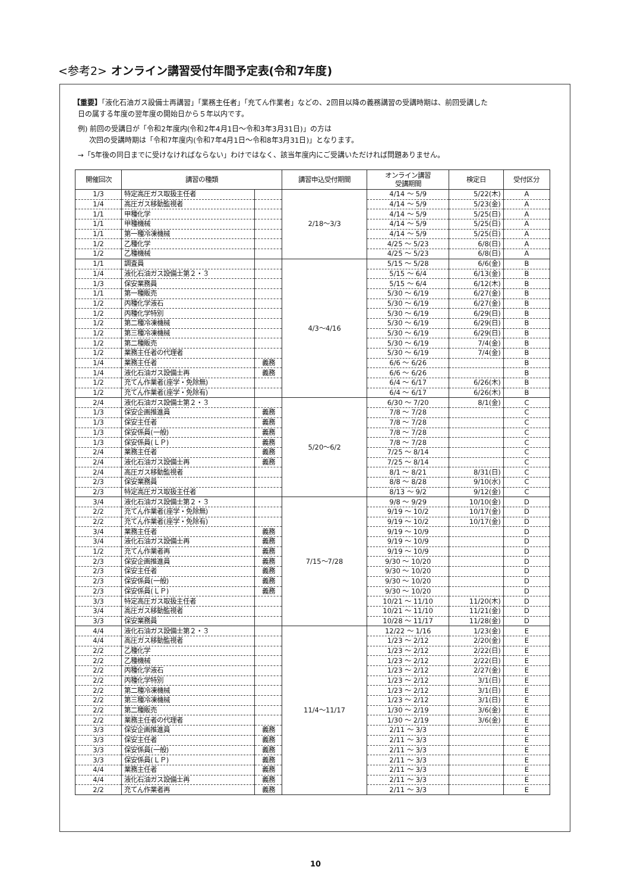<参考2> オンライン講習受付年間予定表(令和7年度)
【重要】「液化石油ガス設備士再講習」「業務主任者」「充てん作業者」などの、2回目以降の義務講習の受講時期は、前回受講した
日の属する年度の翌年度の開始日から５年以内です。
例) 前回の受講日が「令和2年度内(令和2年4月1日～令和3年3月31日)」の方は
次回の受講時期は「令和7年度内(令和7年4月1日～令和8年3月31日)」となります。
→「5年後の同日までに受けなければならない」わけではなく、該当年度内にご受講いただければ問題ありません。
| 開催回次 | 講習の種類 | | 講習申込受付期間 | オンライン講習 受講期間 | 検定日 | 受付区分 |
| --- | --- | --- | --- | --- | --- | --- |
| 1/3 | 特定高圧ガス取扱主任者 | | 2/18～3/3 | 4/14 ～ 5/9 | 5/22(木) | A |
| 1/4 | 高圧ガス移動監視者 | | | 4/14 ～ 5/9 | 5/23(金) | A |
| 1/1 | 甲種化学 | | | 4/14 ～ 5/9 | 5/25(日) | A |
| 1/1 | 甲種機械 | | | 4/14 ～ 5/9 | 5/25(日) | A |
| 1/1 | 第一種冷凍機械 | | | 4/14 ～ 5/9 | 5/25(日) | A |
| 1/2 | 乙種化学 | | | 4/25 ～ 5/23 | 6/8(日) | A |
| 1/2 | 乙種機械 | | | 4/25 ～ 5/23 | 6/8(日) | A |
| 1/1 | 調査員 | | 4/3～4/16 | 5/15 ～ 5/28 | 6/6(金) | B |
| 1/4 | 液化石油ガス設備士第２・３ | | | 5/15 ～ 6/4 | 6/13(金) | B |
| 1/3 | 保安業務員 | | | 5/15 ～ 6/4 | 6/12(木) | B |
| 1/1 | 第一種販売 | | | 5/30 ～ 6/19 | 6/27(金) | B |
| 1/2 | 丙種化学液石 | | | 5/30 ～ 6/19 | 6/27(金) | B |
| 1/2 | 丙種化学特別 | | | 5/30 ～ 6/19 | 6/29(日) | B |
| 1/2 | 第二種冷凍機械 | | | 5/30 ～ 6/19 | 6/29(日) | B |
| 1/2 | 第三種冷凍機械 | | | 5/30 ～ 6/19 | 6/29(日) | B |
| 1/2 | 第二種販売 | | | 5/30 ～ 6/19 | 7/4(金) | B |
| 1/2 | 業務主任者の代理者 | | | 5/30 ～ 6/19 | 7/4(金) | B |
| 1/4 | 業務主任者 | 義務 | | 6/6 ～ 6/26 | | B |
| 1/4 | 液化石油ガス設備士再 | 義務 | | 6/6 ～ 6/26 | | B |
| 1/2 | 充てん作業者(座学・免除無) | | | 6/4 ～ 6/17 | 6/26(木) | B |
| 1/2 | 充てん作業者(座学・免除有) | | | 6/4 ～ 6/17 | 6/26(木) | B |
| 2/4 | 液化石油ガス設備士第２・３ | | 5/20～6/2 | 6/30 ～ 7/20 | 8/1(金) | C |
| 1/3 | 保安企画推進員 | 義務 | | 7/8 ～ 7/28 | | C |
| 1/3 | 保安主任者 | 義務 | | 7/8 ～ 7/28 | | C |
| 1/3 | 保安係員(一般) | 義務 | | 7/8 ～ 7/28 | | C |
| 1/3 | 保安係員(ＬＰ) | 義務 | | 7/8 ～ 7/28 | | C |
| 2/4 | 業務主任者 | 義務 | | 7/25 ～ 8/14 | | C |
| 2/4 | 液化石油ガス設備士再 | 義務 | | 7/25 ～ 8/14 | | C |
| 2/4 | 高圧ガス移動監視者 | | | 8/1 ～ 8/21 | 8/31(日) | C |
| 2/3 | 保安業務員 | | | 8/8 ～ 8/28 | 9/10(水) | C |
| 2/3 | 特定高圧ガス取扱主任者 | | | 8/13 ～ 9/2 | 9/12(金) | C |
| 3/4 | 液化石油ガス設備士第２・３ | | 7/15～7/28 | 9/8 ～ 9/29 | 10/10(金) | D |
| 2/2 | 充てん作業者(座学・免除無) | | | 9/19 ～ 10/2 | 10/17(金) | D |
| 2/2 | 充てん作業者(座学・免除有) | | | 9/19 ～ 10/2 | 10/17(金) | D |
| 3/4 | 業務主任者 | 義務 | | 9/19 ～ 10/9 | | D |
| 3/4 | 液化石油ガス設備士再 | 義務 | | 9/19 ～ 10/9 | | D |
| 1/2 | 充てん作業者再 | 義務 | | 9/19 ～ 10/9 | | D |
| 2/3 | 保安企画推進員 | 義務 | | 9/30 ～ 10/20 | | D |
| 2/3 | 保安主任者 | 義務 | | 9/30 ～ 10/20 | | D |
| 2/3 | 保安係員(一般) | 義務 | | 9/30 ～ 10/20 | | D |
| 2/3 | 保安係員(ＬＰ) | 義務 | | 9/30 ～ 10/20 | | D |
| 3/3 | 特定高圧ガス取扱主任者 | | | 10/21 ～ 11/10 | 11/20(木) | D |
| 3/4 | 高圧ガス移動監視者 | | | 10/21 ～ 11/10 | 11/21(金) | D |
| 3/3 | 保安業務員 | | | 10/28 ～ 11/17 | 11/28(金) | D |
| 4/4 | 液化石油ガス設備士第２・３ | | 11/4～11/17 | 12/22 ～ 1/16 | 1/23(金) | E |
| 4/4 | 高圧ガス移動監視者 | | | 1/23 ～ 2/12 | 2/20(金) | E |
| 2/2 | 乙種化学 | | | 1/23 ～ 2/12 | 2/22(日) | E |
| 2/2 | 乙種機械 | | | 1/23 ～ 2/12 | 2/22(日) | E |
| 2/2 | 丙種化学液石 | | | 1/23 ～ 2/12 | 2/27(金) | E |
| 2/2 | 丙種化学特別 | | | 1/23 ～ 2/12 | 3/1(日) | E |
| 2/2 | 第二種冷凍機械 | | | 1/23 ～ 2/12 | 3/1(日) | E |
| 2/2 | 第三種冷凍機械 | | | 1/23 ～ 2/12 | 3/1(日) | E |
| 2/2 | 第二種販売 | | | 1/30 ～ 2/19 | 3/6(金) | E |
| 2/2 | 業務主任者の代理者 | | | 1/30 ～ 2/19 | 3/6(金) | E |
| 3/3 | 保安企画推進員 | 義務 | | 2/11 ～ 3/3 | | E |
| 3/3 | 保安主任者 | 義務 | | 2/11 ～ 3/3 | | E |
| 3/3 | 保安係員(一般) | 義務 | | 2/11 ～ 3/3 | | E |
| 3/3 | 保安係員(ＬＰ) | 義務 | | 2/11 ～ 3/3 | | E |
| 4/4 | 業務主任者 | 義務 | | 2/11 ～ 3/3 | | E |
| 4/4 | 液化石油ガス設備士再 | 義務 | | 2/11 ～ 3/3 | | E |
| 2/2 | 充てん作業者再 | 義務 | | 2/11 ～ 3/3 | | E |
10